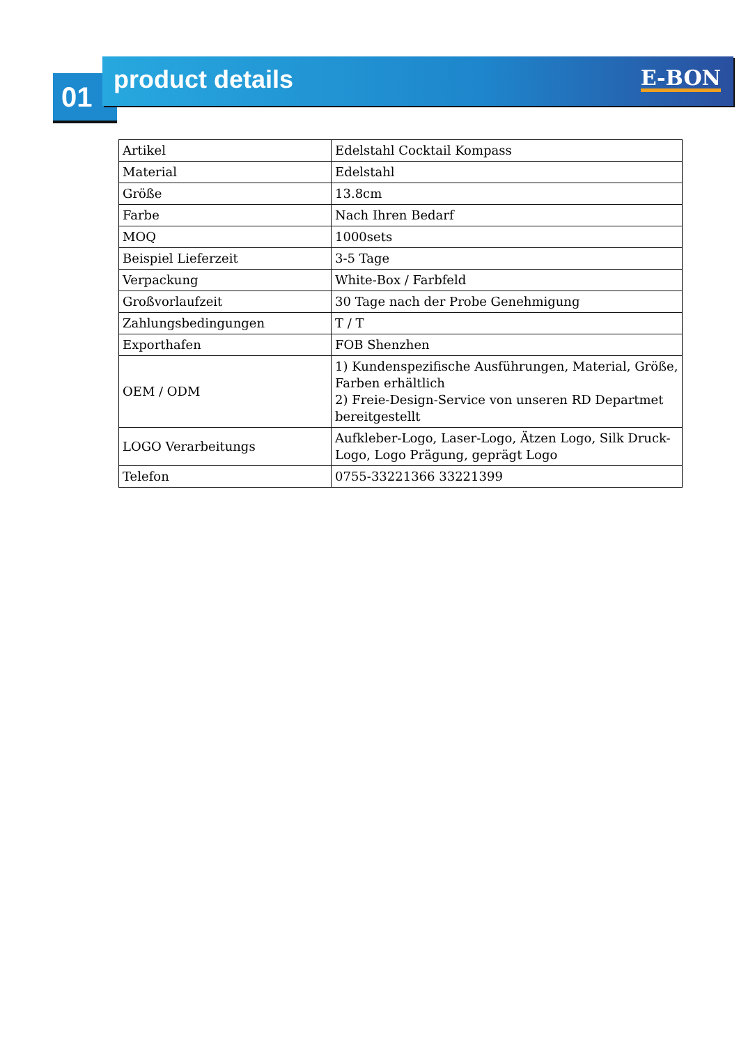01
product details E-BON
| Artikel | Edelstahl Cocktail Kompass |
| Material | Edelstahl |
| Größe | 13.8cm |
| Farbe | Nach Ihren Bedarf |
| MOQ | 1000sets |
| Beispiel Lieferzeit | 3-5 Tage |
| Verpackung | White-Box / Farbfeld |
| Großvorlaufzeit | 30 Tage nach der Probe Genehmigung |
| Zahlungsbedingungen | T / T |
| Exporthafen | FOB Shenzhen |
| OEM / ODM | 1) Kundenspezifische Ausführungen, Material, Größe, Farben erhältlich 2) Freie-Design-Service von unseren RD Departmet bereitgestellt |
| LOGO Verarbeitungs | Aufkleber-Logo, Laser-Logo, Ätzen Logo, Silk Druck-Logo, Logo Prägung, geprägt Logo |
| Telefon | 0755-33221366 33221399 |